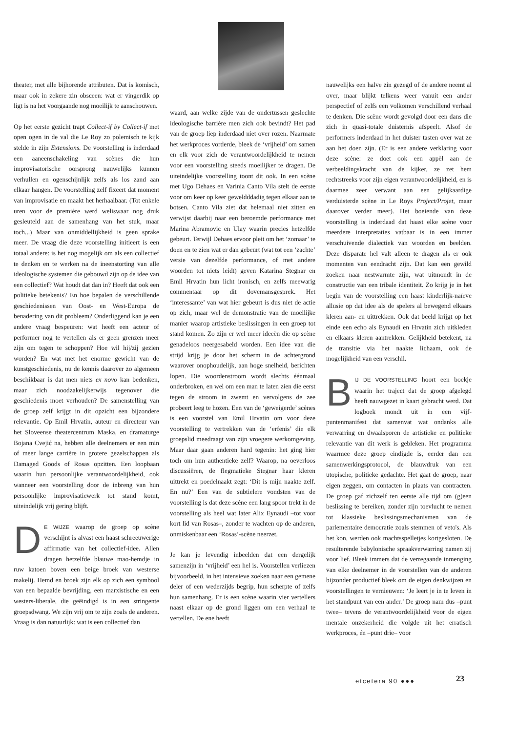theater, met alle bijhorende attributen. Dat is komisch, maar ook in zekere zin obsceen: wat er vingerdik op ligt is na het voorgaande nog moeilijk te aanschouwen.
Op het eerste gezicht trapt Collect-if by Collect-if met open ogen in de val die Le Roy zo polemisch te kijk stelde in zijn Extensions. De voorstelling is inderdaad een aaneenschakeling van scènes die hun improvisatorische oorsprong nauwelijks kunnen verhullen en ogenschijnlijk zelfs als los zand aan elkaar hangen. De voorstelling zelf fixeert dat moment van improvisatie en maakt het herhaalbaar. (Tot enkele uren voor de première werd weliswaar nog druk gesleuteld aan de samenhang van het stuk, maar toch...) Maar van onmiddellijkheid is geen sprake meer. De vraag die deze voorstelling initieert is een totaal andere: is het nog mogelijk om als een collectief te denken en te werken na de ineenstorting van alle ideologische systemen die gebouwd zijn op de idee van een collectief? Wat houdt dat dan in? Heeft dat ook een politieke betekenis? En hoe bepalen de verschillende geschiedenissen van Oost- en West-Europa de benadering van dit probleem? Onderliggend kan je een andere vraag bespeuren: wat heeft een acteur of performer nog te vertellen als er geen grenzen meer zijn om tegen te schoppen? Hoe wil hij/zij gezien worden? En wat met het enorme gewicht van de kunstgeschiedenis, nu de kennis daarover zo algemeen beschikbaar is dat men niets ex novo kan bedenken, maar zich noodzakelijkerwijs tegenover die geschiedenis moet verhouden? De samenstelling van de groep zelf krijgt in dit opzicht een bijzondere relevantie. Op Emil Hrvatin, auteur en directeur van het Sloveense theatercentrum Maska, en dramaturge Bojana Cvejić na, hebben alle deelnemers er een min of meer lange carrière in grotere gezelschappen als Damaged Goods of Rosas opzitten. Een loopbaan waarin hun persoonlijke verantwoordelijkheid, ook wanneer een voorstelling door de inbreng van hun persoonlijke improvisatiewerk tot stand komt, uiteindelijk vrij gering blijft.
DE WIJZE waarop de groep op scène verschijnt is alvast een haast schreeuwerige affirmatie van het collectief-idee. Allen dragen hetzelfde blauwe mao-hemdje in ruw katoen boven een beige broek van westerse makelij. Hemd en broek zijn elk op zich een symbool van een bepaalde bevrijding, een marxistische en een westers-liberale, die geëindigd is in een stringente groepsdwang. We zijn vrij om te zijn zoals de anderen. Vraag is dan natuurlijk: wat is een collectief dan
waard, aan welke zijde van de ondertussen geslechte ideologische barrière men zich ook bevindt? Het pad van de groep liep inderdaad niet over rozen. Naarmate het werkproces vorderde, bleek de ‘vrijheid’ om samen en elk voor zich de verantwoordelijkheid te nemen voor een voorstelling steeds moeilijker te dragen. De uiteindelijke voorstelling toont dit ook. In een scène met Ugo Dehaes en Varinia Canto Vila stelt de eerste voor om keer op keer geweldddadig tegen elkaar aan te botsen. Canto Vila ziet dat helemaal niet zitten en verwijst daarbij naar een beroemde performance met Marina Abramovic en Ulay waarin precies hetzelfde gebeurt. Terwijl Dehaes ervoor pleit om het ‘zomaar’ te doen en te zien wat er dan gebeurt (wat tot een ‘zachte’ versie van dezelfde performance, of met andere woorden tot niets leidt) geven Katarina Stegnar en Emil Hrvatin hun licht ironisch, en zelfs meewarig commentaar op dit dovemansgesprek. Het ‘interessante’ van wat hier gebeurt is dus niet de actie op zich, maar wel de demonstratie van de moeilijke manier waarop artistieke beslissingen in een groep tot stand komen. Zo zijn er wel meer ideeën die op scène genadeloos neergesabeld worden. Een idee van die strijd krijg je door het scherm in de achtergrond waarover onophoudelijk, aan hoge snelheid, berichten lopen. Die woordenstroom wordt slechts éénmaal onderbroken, en wel om een man te laten zien die eerst tegen de stroom in zwemt en vervolgens de zee probeert leeg te hozen. Een van de ‘geweigerde’ scènes is een voorstel van Emil Hrvatin om voor deze voorstelling te vertrekken van de ‘erfenis’ die elk groepslid meedraagt van zijn vroegere werkomgeving. Maar daar gaan anderen hard tegenin: het ging hier toch om hun authentieke zelf? Waarop, na oeverloos discussiëren, de flegmatieke Stegnar haar kleren uittrekt en poedelnaakt zegt: ‘Dit is mijn naakte zelf. En nu?’ Een van de subtielere vondsten van de voorstelling is dat deze scène een lang spoor trekt in de voorstelling als heel wat later Alix Eynaudi –tot voor kort lid van Rosas–, zonder te wachten op de anderen, onmiskenbaar een ‘Rosas’-scène neerzet.
Je kan je levendig inbeelden dat een dergelijk samenzijn in ‘vrijheid’ een hel is. Voorstellen verliezen bijvoorbeeld, in het intensieve zoeken naar een gemene deler of een wederzijds begrip, hun scherpte of zelfs hun samenhang. Er is een scène waarin vier vertellers naast elkaar op de grond liggen om een verhaal te vertellen. De ene heeft
nauwelijks een halve zin gezegd of de andere neemt al over, maar blijkt telkens weer vanuit een ander perspectief of zelfs een volkomen verschillend verhaal te denken. Die scène wordt gevolgd door een dans die zich in quasi-totale duisternis afspeelt. Alsof de performers inderdaad in het duister tasten over wat ze aan het doen zijn. (Er is een andere verklaring voor deze scène: ze doet ook een appèl aan de verbeeldingskracht van de kijker, ze zet hem rechtstreeks voor zijn eigen verantwoordelijkheid, en is daarmee zeer verwant aan een gelijkaardige verduisterde scène in Le Roys Project/Projet, maar daarover verder meer). Het boeiende van deze voorstelling is inderdaad dat haast elke scène voor meerdere interpretaties vatbaar is in een immer verschuivende dialectiek van woorden en beelden. Deze disparate hel valt alleen te dragen als er ook momenten van eendracht zijn. Dat kan een gewild zoeken naar nestwarmte zijn, wat uitmondt in de constructie van een tribale identiteit. Zo krijg je in het begin van de voorstelling een haast kinderlijk-naïeve allusie op dat idee als de spelers al bewegend elkaars kleren aan- en uittrekken. Ook dat beeld krijgt op het einde een echo als Eynaudi en Hrvatin zich uitkleden en elkaars kleren aantrekken. Gelijkheid betekent, na de transitie via het naakte lichaam, ook de mogelijkheid van een verschil.
BIJ DE VOORSTELLING hoort een boekje waarin het traject dat de groep afgelegd heeft nauwgezet in kaart gebracht werd. Dat logboek mondt uit in een vijf-puntenmanifest dat samenvat wat ondanks alle verwarring en dwaalsporen de artistieke en politieke relevantie van dit werk is gebleken. Het programma waarmee deze groep eindigde is, eerder dan een samenwerkingsprotocol, de blauwdruk van een utopische, politieke gedachte. Het gaat de groep, naar eigen zeggen, om contacten in plaats van contracten. De groep gaf zichzelf ten eerste alle tijd om (g)een beslissing te bereiken, zonder zijn toevlucht te nemen tot klassieke beslissingsmechanismen van de parlementaire democratie zoals stemmen of veto's. Als het kon, werden ook machtsspelletjes kortgesloten. De resulterende babylonische spraakverwarring namen zij voor lief. Bleek immers dat de verregaande inmenging van elke deelnemer in de voorstellen van de anderen bijzonder productief bleek om de eigen denkwijzen en voorstellingen te vernieuwen: ‘Je leert je in te leven in het standpunt van een ander.’ De groep nam dus –punt twee– tevens de verantwoordelijkheid voor de eigen mentale onzekerheid die volgde uit het erratisch werkproces, én –punt drie– voor
etcetera 90 ●●● 23